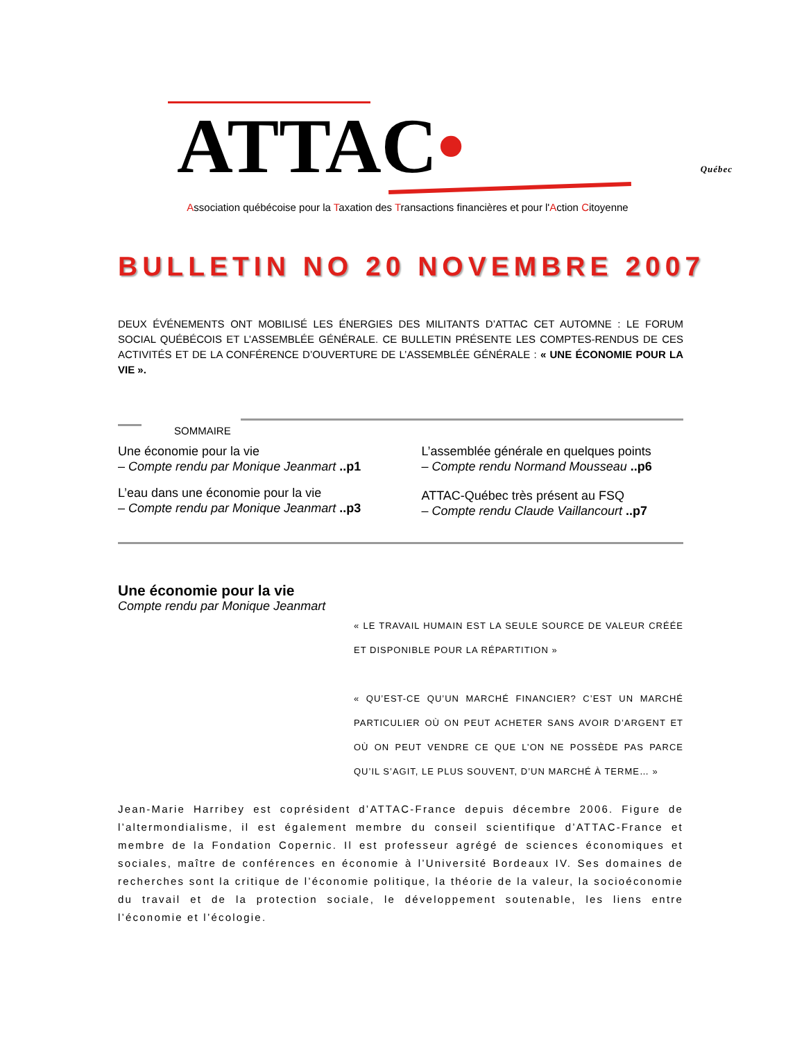ATTAC• Québec
Association québécoise pour la Taxation des Transactions financières et pour l'Action Citoyenne
BULLETIN NO 20 NOVEMBRE 2007
DEUX ÉVÉNEMENTS ONT MOBILISÉ LES ÉNERGIES DES MILITANTS D’ATTAC CET AUTOMNE : LE FORUM SOCIAL QUÉBÉCOIS ET L’ASSEMBLÉE GÉNÉRALE. CE BULLETIN PRÉSENTE LES COMPTES-RENDUS DE CES ACTIVITÉS ET DE LA CONFÉRENCE D’OUVERTURE DE L’ASSEMBLÉE GÉNÉRALE : « UNE ÉCONOMIE POUR LA VIE ».
SOMMAIRE
Une économie pour la vie
– Compte rendu par Monique Jeanmart ..p1
L’eau dans une économie pour la vie
– Compte rendu par Monique Jeanmart ..p3
L’assemblée générale en quelques points
– Compte rendu Normand Mousseau ..p6
ATTAC-Québec très présent au FSQ
– Compte rendu Claude Vaillancourt ..p7
Une économie pour la vie
Compte rendu par Monique Jeanmart
« LE TRAVAIL HUMAIN EST LA SEULE SOURCE DE VALEUR CRÉÉE ET DISPONIBLE POUR LA RÉPARTITION »
« QU’EST-CE QU’UN MARCHÉ FINANCIER? C’EST UN MARCHÉ PARTICULIER OÙ ON PEUT ACHETER SANS AVOIR D’ARGENT ET OÙ ON PEUT VENDRE CE QUE L’ON NE POSSÈDE PAS PARCE QU’IL S’AGIT, LE PLUS SOUVENT, D’UN MARCHÉ À TERME… »
Jean-Marie Harribey est coprésident d’ATTAC-France depuis décembre 2006. Figure de l’altermondialisme, il est également membre du conseil scientifique d’ATTAC-France et membre de la Fondation Copernic. Il est professeur agrégé de sciences économiques et sociales, maître de conférences en économie à l’Université Bordeaux IV. Ses domaines de recherches sont la critique de l’économie politique, la théorie de la valeur, la socioéconomie du travail et de la protection sociale, le développement soutenable, les liens entre l’économie et l’écologie.